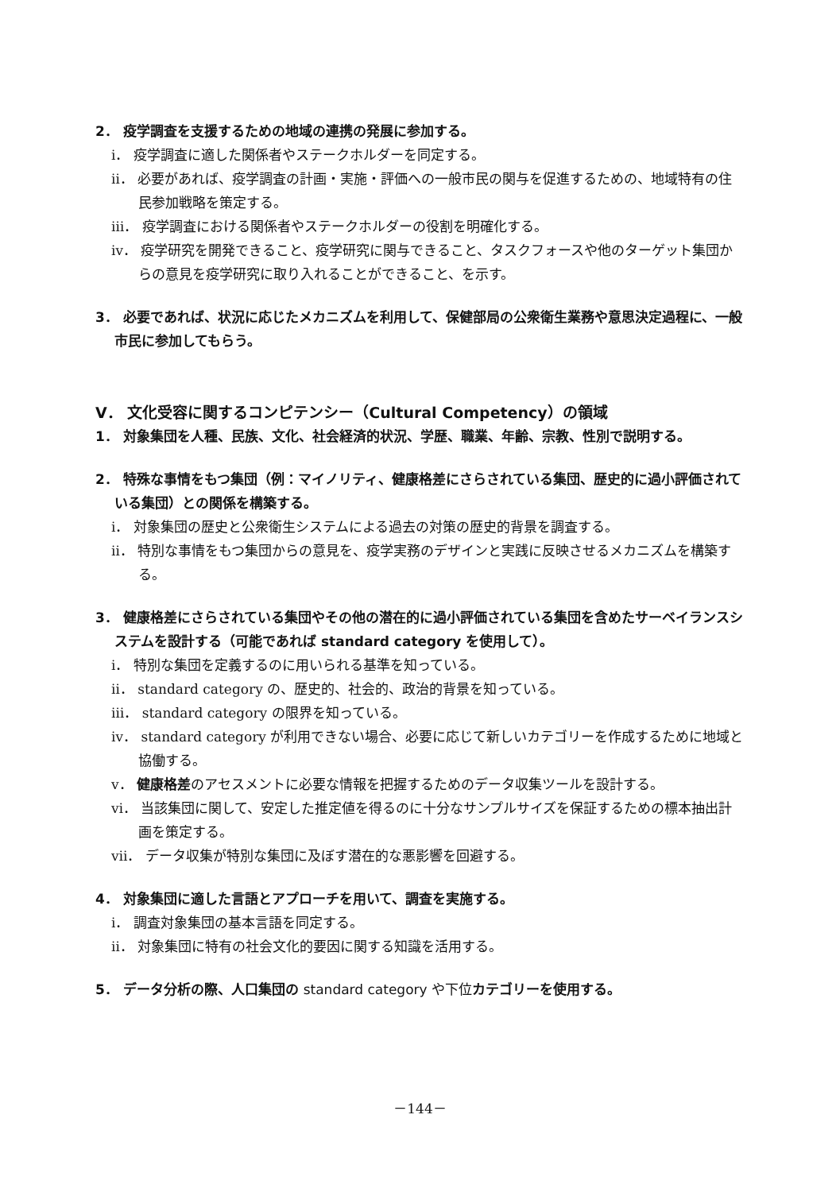2． 疫学調査を支援するための地域の連携の発展に参加する。
ⅰ． 疫学調査に適した関係者やステークホルダーを同定する。
ⅱ． 必要があれば、疫学調査の計画・実施・評価への一般市民の関与を促進するための、地域特有の住民参加戦略を策定する。
ⅲ． 疫学調査における関係者やステークホルダーの役割を明確化する。
ⅳ． 疫学研究を開発できること、疫学研究に関与できること、タスクフォースや他のターゲット集団からの意見を疫学研究に取り入れることができること、を示す。
3． 必要であれば、状況に応じたメカニズムを利用して、保健部局の公衆衛生業務や意思決定過程に、一般市民に参加してもらう。
V． 文化受容に関するコンピテンシー（Cultural Competency）の領域
1． 対象集団を人種、民族、文化、社会経済的状況、学歴、職業、年齢、宗教、性別で説明する。
2． 特殊な事情をもつ集団（例：マイノリティ、健康格差にさらされている集団、歴史的に過小評価されている集団）との関係を構築する。
ⅰ． 対象集団の歴史と公衆衛生システムによる過去の対策の歴史的背景を調査する。
ⅱ． 特別な事情をもつ集団からの意見を、疫学実務のデザインと実践に反映させるメカニズムを構築する。
3． 健康格差にさらされている集団やその他の潜在的に過小評価されている集団を含めたサーベイランスシステムを設計する（可能であれば standard category を使用して）。
ⅰ． 特別な集団を定義するのに用いられる基準を知っている。
ⅱ． standard category の、歴史的、社会的、政治的背景を知っている。
ⅲ． standard category の限界を知っている。
ⅳ． standard category が利用できない場合、必要に応じて新しいカテゴリーを作成するために地域と協働する。
ⅴ． 健康格差のアセスメントに必要な情報を把握するためのデータ収集ツールを設計する。
ⅵ． 当該集団に関して、安定した推定値を得るのに十分なサンプルサイズを保証するための標本抽出計画を策定する。
ⅶ． データ収集が特別な集団に及ぼす潜在的な悪影響を回避する。
4． 対象集団に適した言語とアプローチを用いて、調査を実施する。
ⅰ． 調査対象集団の基本言語を同定する。
ⅱ． 対象集団に特有の社会文化的要因に関する知識を活用する。
5． データ分析の際、人口集団の standard category や下位カテゴリーを使用する。
－144－